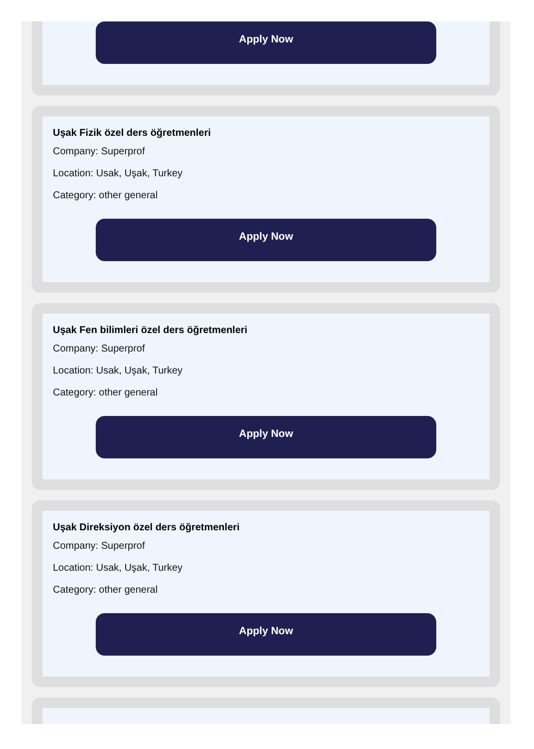Apply Now
Uşak Fizik özel ders öğretmenleri
Company: Superprof
Location: Usak, Uşak, Turkey
Category: other general
Apply Now
Uşak Fen bilimleri özel ders öğretmenleri
Company: Superprof
Location: Usak, Uşak, Turkey
Category: other general
Apply Now
Uşak Direksiyon özel ders öğretmenleri
Company: Superprof
Location: Usak, Uşak, Turkey
Category: other general
Apply Now